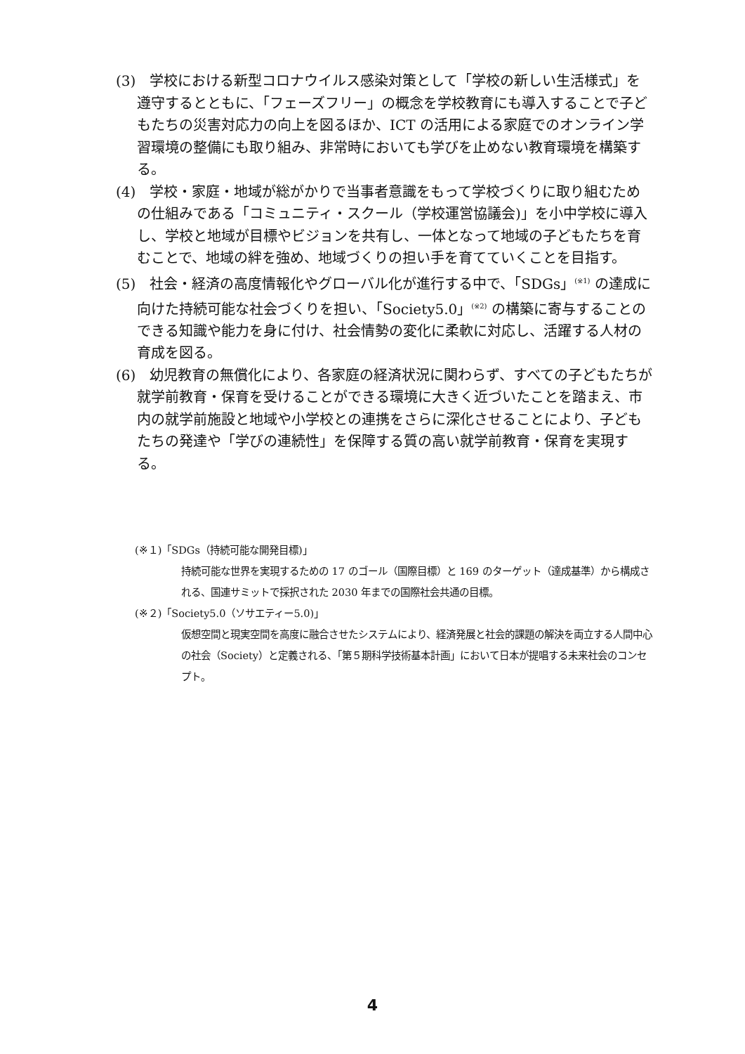(3)　学校における新型コロナウイルス感染対策として「学校の新しい生活様式」を遵守するとともに、「フェーズフリー」の概念を学校教育にも導入することで子どもたちの災害対応力の向上を図るほか、ICT の活用による家庭でのオンライン学習環境の整備にも取り組み、非常時においても学びを止めない教育環境を構築する。
(4)　学校・家庭・地域が総がかりで当事者意識をもって学校づくりに取り組むための仕組みである「コミュニティ・スクール（学校運営協議会)」を小中学校に導入し、学校と地域が目標やビジョンを共有し、一体となって地域の子どもたちを育むことで、地域の絆を強め、地域づくりの担い手を育てていくことを目指す。
(5)　社会・経済の高度情報化やグローバル化が進行する中で、「SDGs」<sup>(※1)</sup> の達成に向けた持続可能な社会づくりを担い、「Society5.0」<sup>(※2)</sup> の構築に寄与することのできる知識や能力を身に付け、社会情勢の変化に柔軟に対応し、活躍する人材の育成を図る。
(6)　幼児教育の無償化により、各家庭の経済状況に関わらず、すべての子どもたちが就学前教育・保育を受けることができる環境に大きく近づいたことを踏まえ、市内の就学前施設と地域や小学校との連携をさらに深化させることにより、子どもたちの発達や「学びの連続性」を保障する質の高い就学前教育・保育を実現する。
(※１)「SDGs（持続可能な開発目標)」
持続可能な世界を実現するための 17 のゴール（国際目標）と 169 のターゲット（達成基準）から構成される、国連サミットで採択された 2030 年までの国際社会共通の目標。
(※２)「Society5.0（ソサエティー5.0)」
仮想空間と現実空間を高度に融合させたシステムにより、経済発展と社会的課題の解決を両立する人間中心の社会（Society）と定義される、「第５期科学技術基本計画」において日本が提唱する未来社会のコンセプト。
4